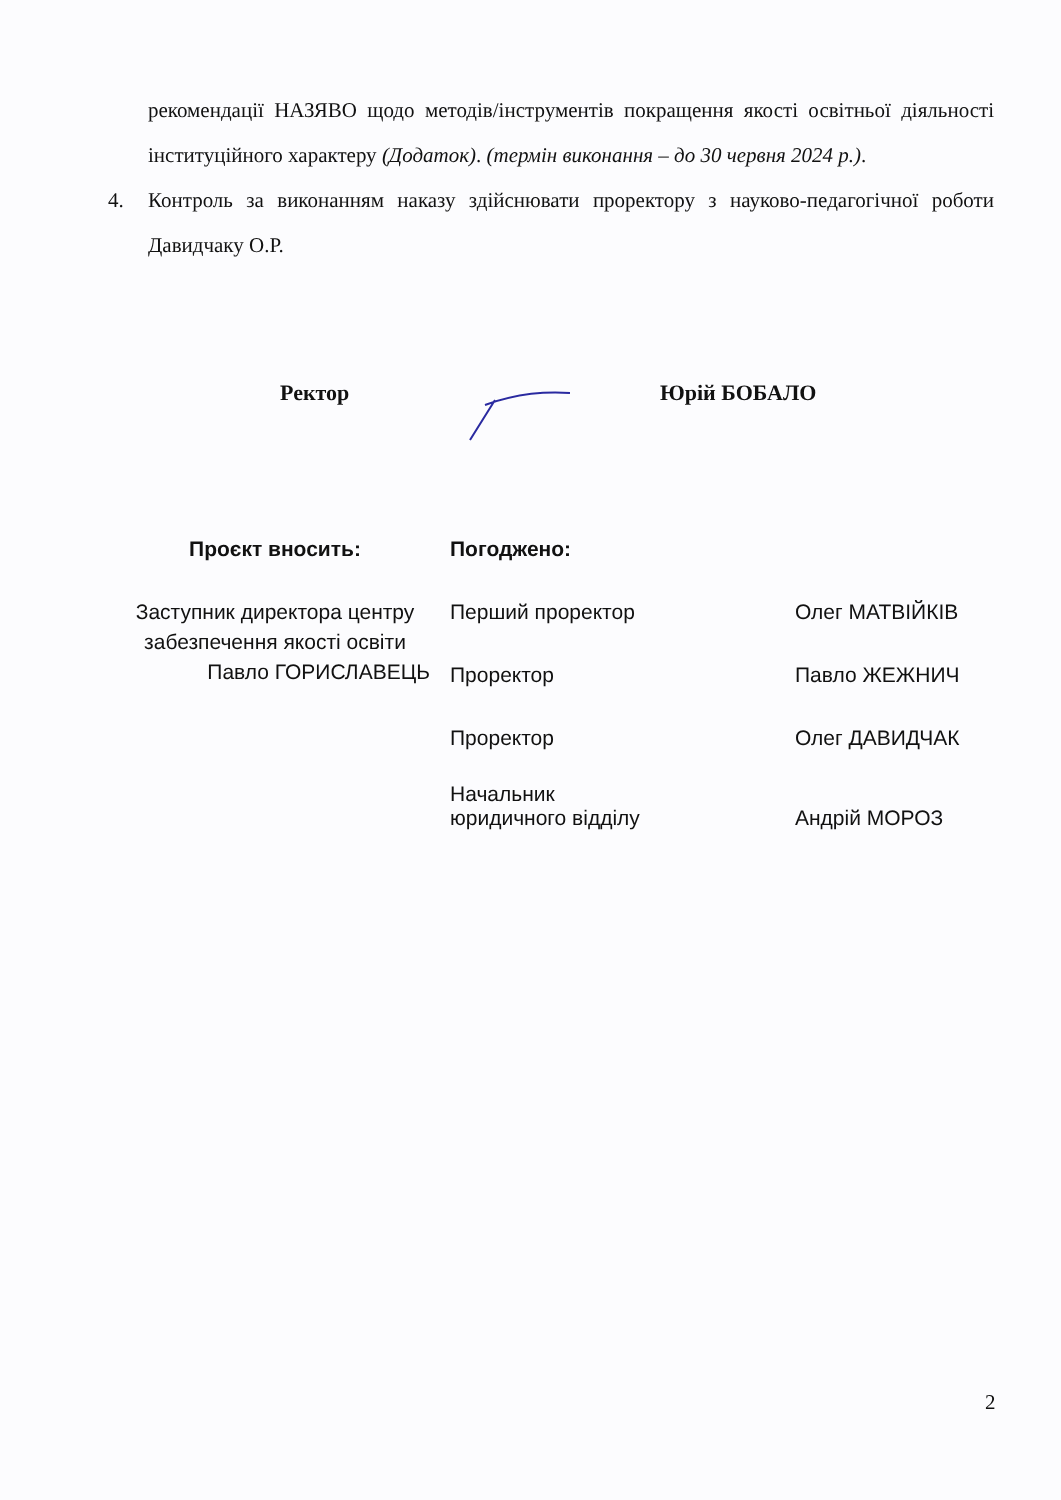рекомендації НАЗЯВО щодо методів/інструментів покращення якості освітньої діяльності інституційного характеру (Додаток). (термін виконання – до 30 червня 2024 р.).
4. Контроль за виконанням наказу здійснювати проректору з науково-педагогічної роботи Давидчаку О.Р.
Ректор Юрій БОБАЛО
Проєкт вносить:
Заступник директора центру
забезпечення якості освіти
Павло ГОРИСЛАВЕЦЬ
Погоджено:
Перший проректор Олег МАТВІЙКІВ
Проректор Павло ЖЕЖНИЧ
Проректор Олег ДАВИДЧАК
Начальник
юридичного відділу Андрій МОРОЗ
2